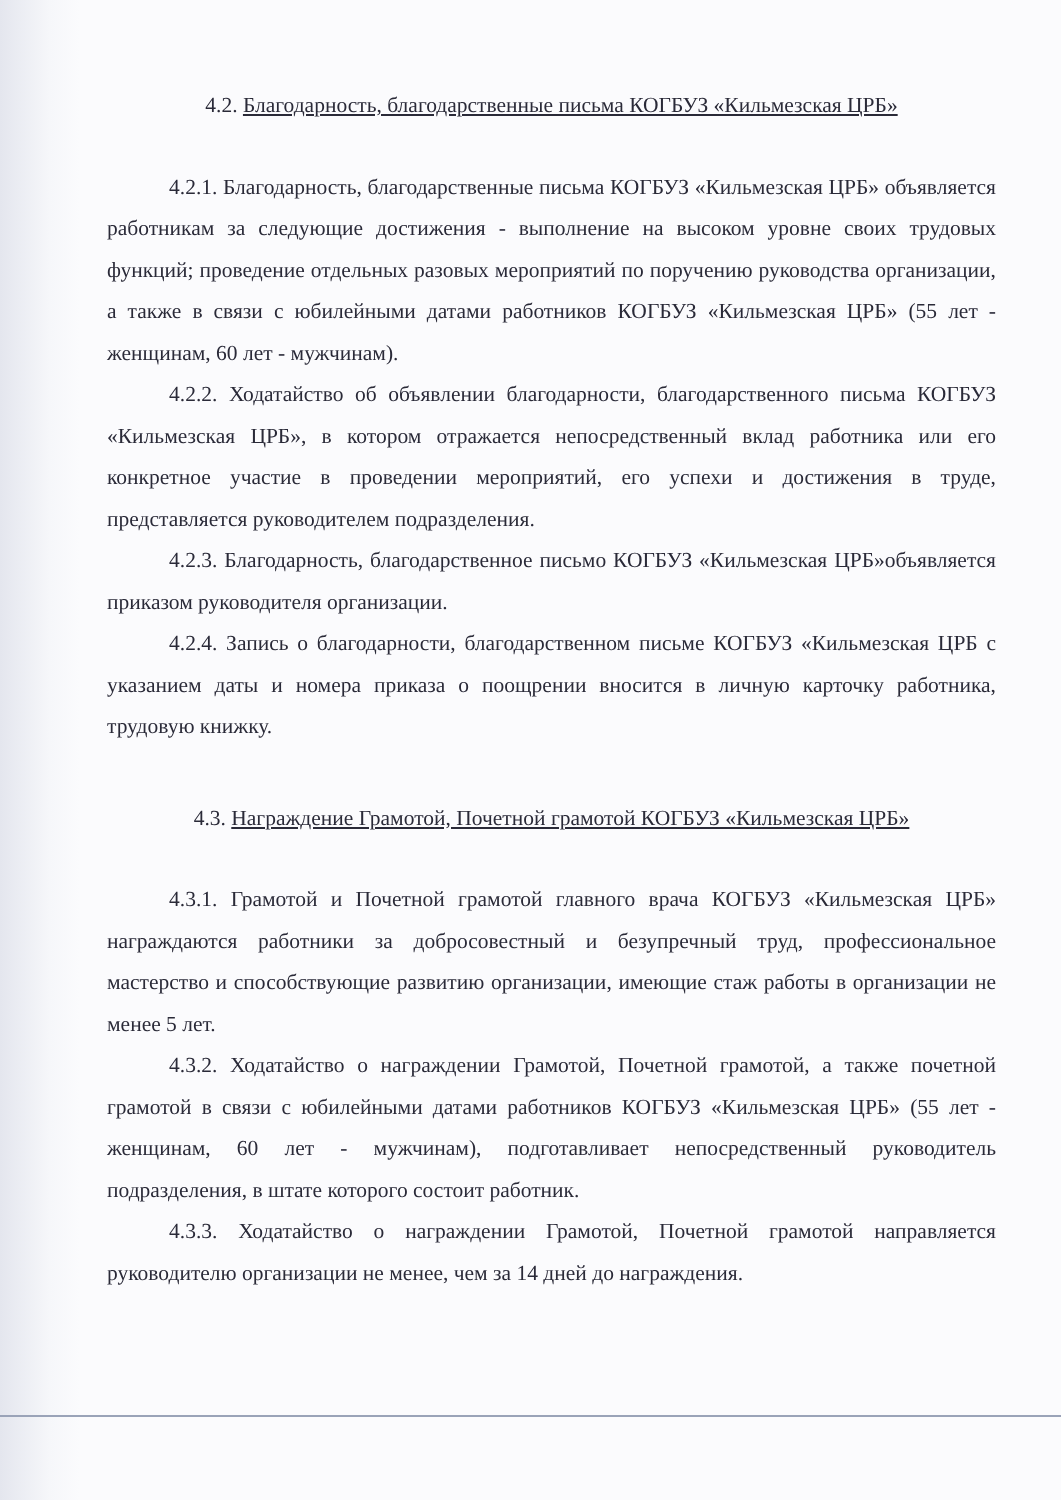4.2. Благодарность, благодарственные письма КОГБУЗ «Кильмезская ЦРБ»
4.2.1. Благодарность, благодарственные письма КОГБУЗ «Кильмезская ЦРБ» объявляется работникам за следующие достижения - выполнение на высоком уровне своих трудовых функций; проведение отдельных разовых мероприятий по поручению руководства организации, а также в связи с юбилейными датами работников КОГБУЗ «Кильмезская ЦРБ» (55 лет - женщинам, 60 лет - мужчинам).
4.2.2. Ходатайство об объявлении благодарности, благодарственного письма КОГБУЗ «Кильмезская ЦРБ», в котором отражается непосредственный вклад работника или его конкретное участие в проведении мероприятий, его успехи и достижения в труде, представляется руководителем подразделения.
4.2.3. Благодарность, благодарственное письмо КОГБУЗ «Кильмезская ЦРБ»объявляется приказом руководителя организации.
4.2.4. Запись о благодарности, благодарственном письме КОГБУЗ «Кильмезская ЦРБ с указанием даты и номера приказа о поощрении вносится в личную карточку работника, трудовую книжку.
4.3. Награждение Грамотой, Почетной грамотой КОГБУЗ «Кильмезская ЦРБ»
4.3.1. Грамотой и Почетной грамотой главного врача КОГБУЗ «Кильмезская ЦРБ» награждаются работники за добросовестный и безупречный труд, профессиональное мастерство и способствующие развитию организации, имеющие стаж работы в организации не менее 5 лет.
4.3.2. Ходатайство о награждении Грамотой, Почетной грамотой, а также почетной грамотой в связи с юбилейными датами работников КОГБУЗ «Кильмезская ЦРБ» (55 лет - женщинам, 60 лет - мужчинам), подготавливает непосредственный руководитель подразделения, в штате которого состоит работник.
4.3.3. Ходатайство о награждении Грамотой, Почетной грамотой направляется руководителю организации не менее, чем за 14 дней до награждения.